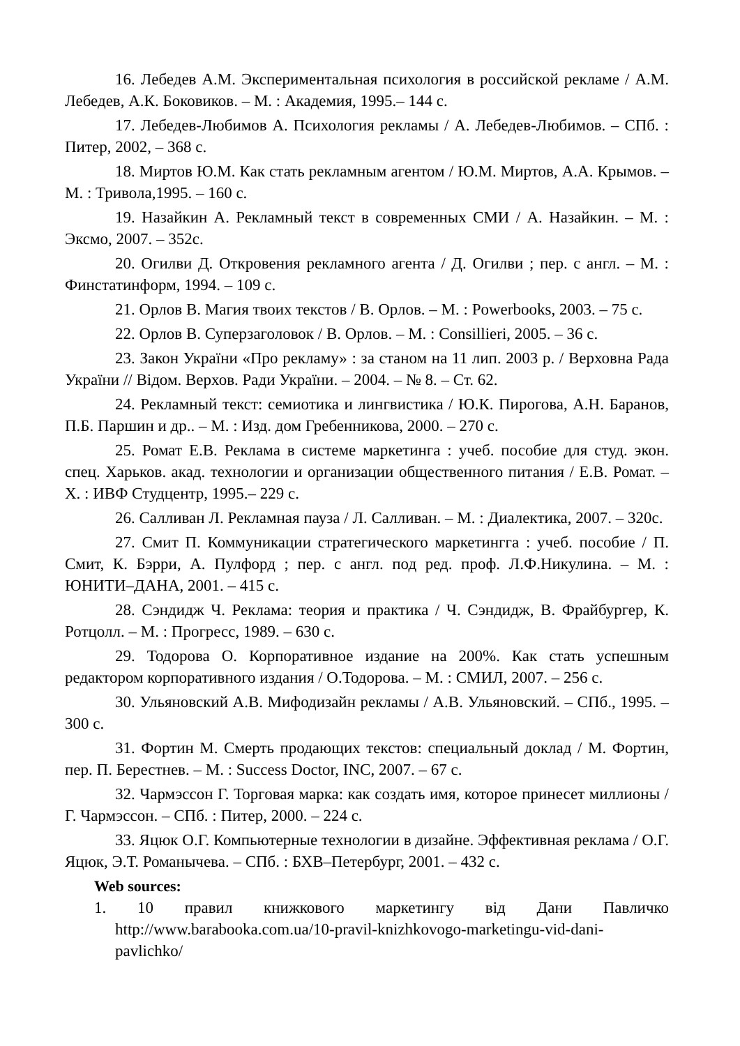16. Лебедев А.М. Экспериментальная психология в российской рекламе / А.М. Лебедев, А.К. Боковиков. – М. : Академия, 1995.– 144 с.
17. Лебедев-Любимов А. Психология рекламы / А. Лебедев-Любимов. – СПб. : Питер, 2002, – 368 с.
18. Миртов Ю.М. Как стать рекламным агентом / Ю.М. Миртов, А.А. Крымов. – М. : Тривола,1995. – 160 с.
19. Назайкин А. Рекламный текст в современных СМИ / А. Назайкин. – М. : Эксмо, 2007. – 352с.
20. Огилви Д. Откровения рекламного агента / Д. Огилви ; пер. с англ. – М. : Финстатинформ, 1994. – 109 с.
21. Орлов В. Магия твоих текстов / В. Орлов. – М. : Powerbooks, 2003. – 75 с.
22. Орлов В. Суперзаголовок / В. Орлов. – М. : Consillieri, 2005. – 36 с.
23. Закон України «Про рекламу» : за станом на 11 лип. 2003 р. / Верховна Рада України // Відом. Верхов. Ради України. – 2004. – № 8. – Ст. 62.
24. Рекламный текст: семиотика и лингвистика / Ю.К. Пирогова, А.Н. Баранов, П.Б. Паршин и др.. – М. : Изд. дом Гребенникова, 2000. – 270 с.
25. Ромат Е.В. Реклама в системе маркетинга : учеб. пособие для студ. экон. спец. Харьков. акад. технологии и организации общественного питания / Е.В. Ромат. – Х. : ИВФ Студцентр, 1995.– 229 с.
26. Салливан Л. Рекламная пауза / Л. Салливан. – М. : Диалектика, 2007. – 320с.
27. Смит П. Коммуникации стратегического маркетингга : учеб. пособие / П. Смит, К. Бэрри, А. Пулфорд ; пер. с англ. под ред. проф. Л.Ф.Никулина. – М. : ЮНИТИ–ДАНА, 2001. – 415 с.
28. Сэндидж Ч. Реклама: теория и практика / Ч. Сэндидж, В. Фрайбургер, К. Ротцолл. – М. : Прогресс, 1989. – 630 с.
29. Тодорова О. Корпоративное издание на 200%. Как стать успешным редактором корпоративного издания / О.Тодорова. – М. : СМИЛ, 2007. – 256 с.
30. Ульяновский А.В. Мифодизайн рекламы / А.В. Ульяновский. – СПб., 1995. – 300 с.
31. Фортин М. Смерть продающих текстов: специальный доклад / М. Фортин, пер. П. Берестнев. – М. : Success Doctor, INC, 2007. – 67 с.
32. Чармэссон Г. Торговая марка: как создать имя, которое принесет миллионы / Г. Чармэссон. – СПб. : Питер, 2000. – 224 с.
33. Яцюк О.Г. Компьютерные технологии в дизайне. Эффективная реклама / О.Г. Яцюк, Э.Т. Романычева. – СПб. : БХВ–Петербург, 2001. – 432 с.
Web sources:
1. 10 правил книжкового маркетингу від Дани Павличко http://www.barabooka.com.ua/10-pravil-knizhkovogo-marketingu-vid-dani-pavlichko/